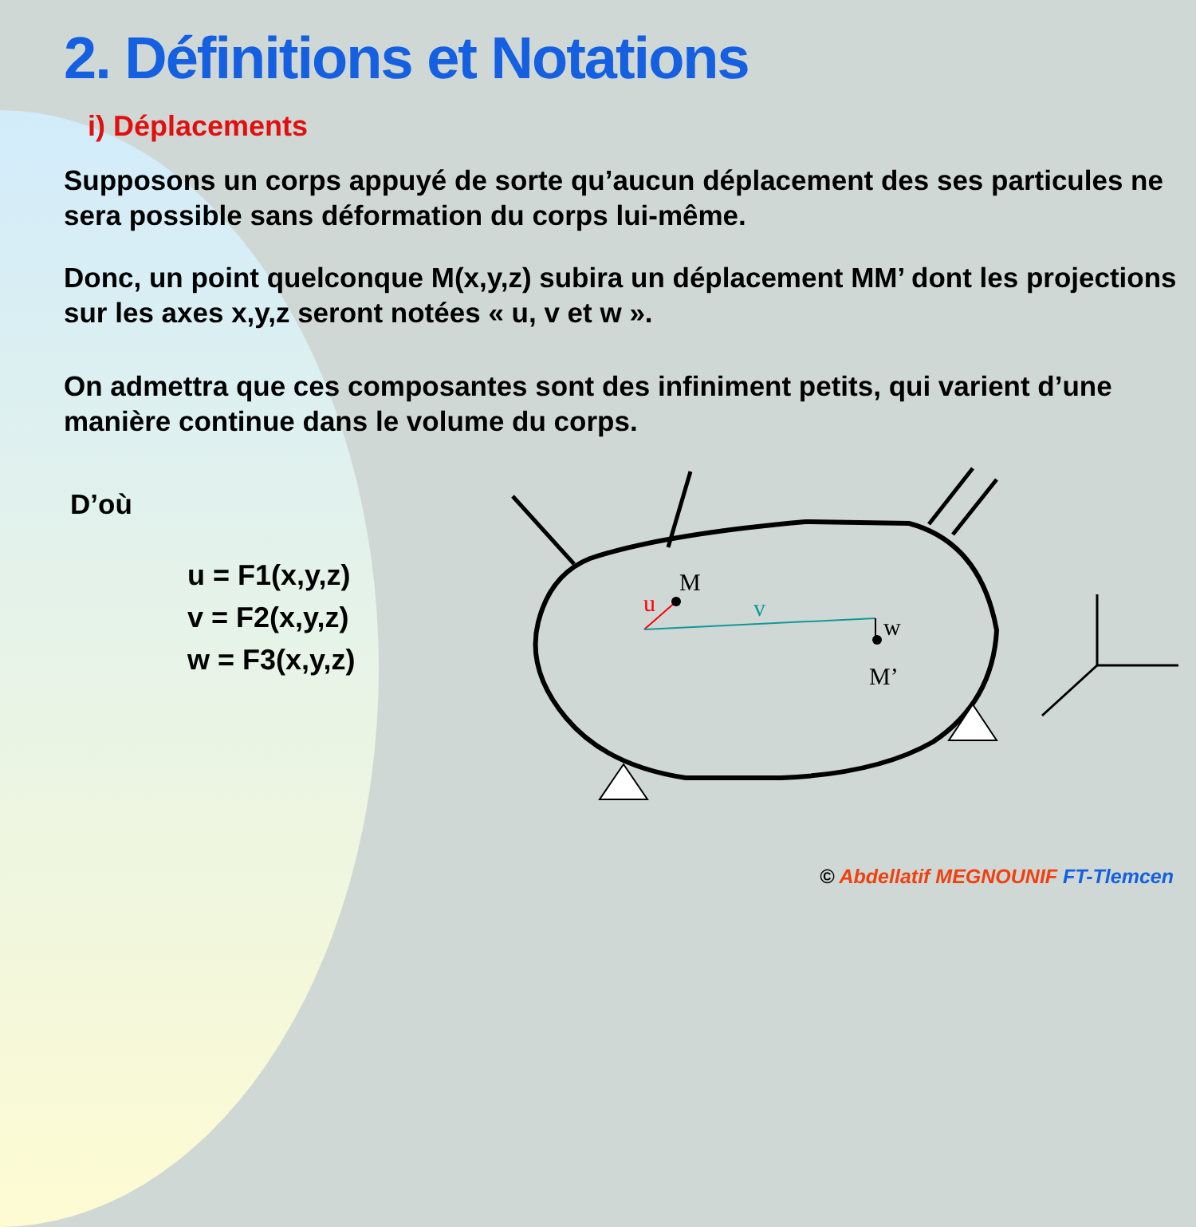M
u
v
w
M’
2. Définitions et Notations
i) Déplacements
Supposons un corps appuyé de sorte qu’aucun déplacement des ses particules ne sera possible sans déformation du corps lui-même.
Donc, un point quelconque M(x,y,z) subira un déplacement MM’ dont les projections sur les axes x,y,z seront notées « u, v et w ».
On admettra que ces composantes sont des infiniment petits, qui varient d’une manière continue dans le volume du corps.
D’où
u = F1(x,y,z)
v = F2(x,y,z)
w = F3(x,y,z)
© Abdellatif MEGNOUNIF FT-Tlemcen